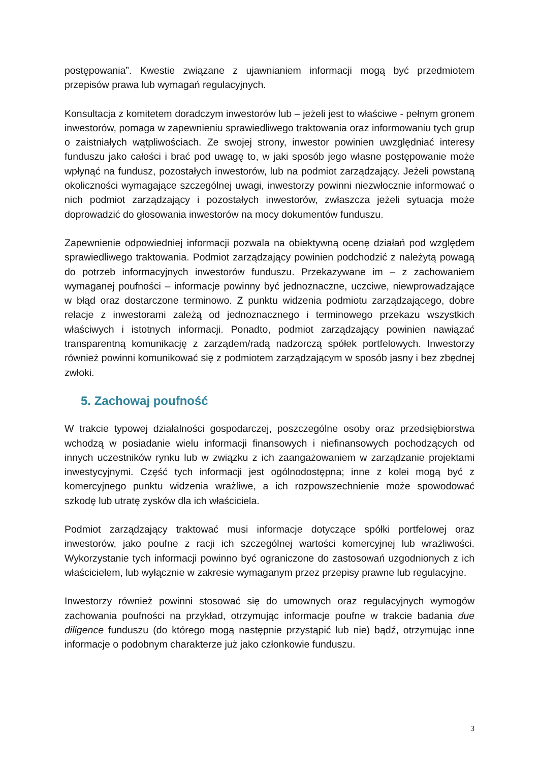postępowania”. Kwestie związane z ujawnianiem informacji mogą być przedmiotem przepisów prawa lub wymagań regulacyjnych.
Konsultacja z komitetem doradczym inwestorów lub – jeżeli jest to właściwe - pełnym gronem inwestorów, pomaga w zapewnieniu sprawiedliwego traktowania oraz informowaniu tych grup o zaistniałych wątpliwościach. Ze swojej strony, inwestor powinien uwzględniać interesy funduszu jako całości i brać pod uwagę to, w jaki sposób jego własne postępowanie może wpłynąć na fundusz, pozostałych inwestorów, lub na podmiot zarządzający. Jeżeli powstaną okoliczności wymagające szczególnej uwagi, inwestorzy powinni niezwłocznie informować o nich podmiot zarządzający i pozostałych inwestorów, zwłaszcza jeżeli sytuacja może doprowadzić do głosowania inwestorów na mocy dokumentów funduszu.
Zapewnienie odpowiedniej informacji pozwala na obiektywną ocenę działań pod względem sprawiedliwego traktowania. Podmiot zarządzający powinien podchodzić z należytą powagą do potrzeb informacyjnych inwestorów funduszu. Przekazywane im – z zachowaniem wymaganej poufności – informacje powinny być jednoznaczne, uczciwe, niewprowadzające w błąd oraz dostarczone terminowo. Z punktu widzenia podmiotu zarządzającego, dobre relacje z inwestorami zależą od jednoznacznego i terminowego przekazu wszystkich właściwych i istotnych informacji. Ponadto, podmiot zarządzający powinien nawiązać transparentną komunikację z zarządem/radą nadzorczą spółek portfelowych. Inwestorzy również powinni komunikować się z podmiotem zarządzającym w sposób jasny i bez zbędnej zwłoki.
5. Zachowaj poufność
W trakcie typowej działalności gospodarczej, poszczególne osoby oraz przedsiębiorstwa wchodzą w posiadanie wielu informacji finansowych i niefinansowych pochodzących od innych uczestników rynku lub w związku z ich zaangażowaniem w zarządzanie projektami inwestycyjnymi. Część tych informacji jest ogólnodostępna; inne z kolei mogą być z komercyjnego punktu widzenia wrażliwe, a ich rozpowszechnienie może spowodować szkodę lub utratę zysków dla ich właściciela.
Podmiot zarządzający traktować musi informacje dotyczące spółki portfelowej oraz inwestorów, jako poufne z racji ich szczególnej wartości komercyjnej lub wrażliwości. Wykorzystanie tych informacji powinno być ograniczone do zastosowań uzgodnionych z ich właścicielem, lub wyłącznie w zakresie wymaganym przez przepisy prawne lub regulacyjne.
Inwestorzy również powinni stosować się do umownych oraz regulacyjnych wymogów zachowania poufności na przykład, otrzymując informacje poufne w trakcie badania due diligence funduszu (do którego mogą następnie przystąpić lub nie) bądź, otrzymując inne informacje o podobnym charakterze już jako członkowie funduszu.
3